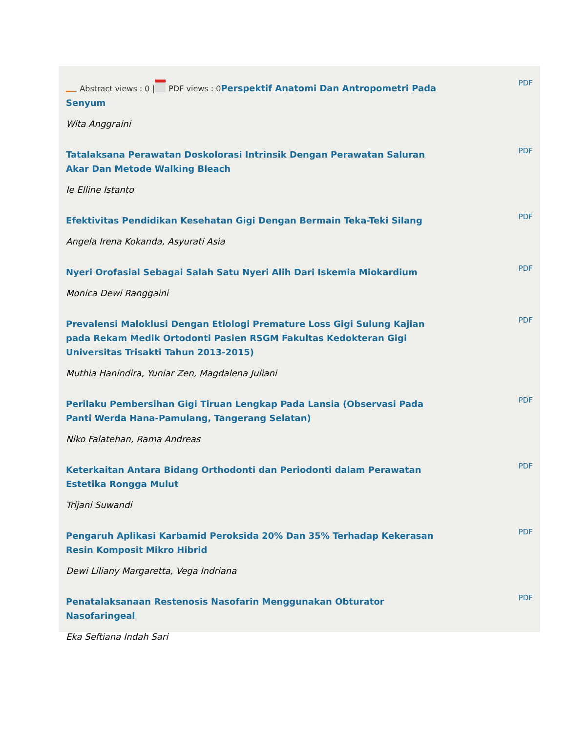| Abstract views : 0 / PDF views : 0 Perspektif Anatomi Dan Antropometri Pada Senyum | PDF |
| Wita Anggraini | |
| Tatalaksana Perawatan Doskolorasi Intrinsik Dengan Perawatan Saluran Akar Dan Metode Walking Bleach | PDF |
| Ie Elline Istanto | |
| Efektivitas Pendidikan Kesehatan Gigi Dengan Bermain Teka-Teki Silang | PDF |
| Angela Irena Kokanda, Asyurati Asia | |
| Nyeri Orofasial Sebagai Salah Satu Nyeri Alih Dari Iskemia Miokardium | PDF |
| Monica Dewi Ranggaini | |
| Prevalensi Maloklusi Dengan Etiologi Premature Loss Gigi Sulung Kajian pada Rekam Medik Ortodonti Pasien RSGM Fakultas Kedokteran Gigi Universitas Trisakti Tahun 2013-2015) | PDF |
| Muthia Hanindira, Yuniar Zen, Magdalena Juliani | |
| Perilaku Pembersihan Gigi Tiruan Lengkap Pada Lansia (Observasi Pada Panti Werda Hana-Pamulang, Tangerang Selatan) | PDF |
| Niko Falatehan, Rama Andreas | |
| Keterkaitan Antara Bidang Orthodonti dan Periodonti dalam Perawatan Estetika Rongga Mulut | PDF |
| Trijani Suwandi | |
| Pengaruh Aplikasi Karbamid Peroksida 20% Dan 35% Terhadap Kekerasan Resin Komposit Mikro Hibrid | PDF |
| Dewi Liliany Margaretta, Vega Indriana | |
| Penatalaksanaan Restenosis Nasofarin Menggunakan Obturator Nasofaringeal | PDF |
| Eka Seftiana Indah Sari | |